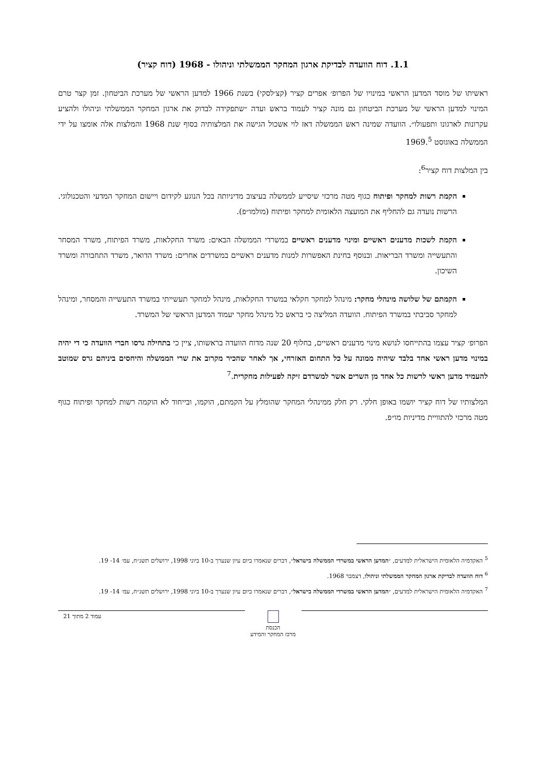1.1. דוח הוועדה לבדיקת ארגון המחקר הממשלתי וניהולו - 1968 (דוח קציר)
ראשיתו של מוסד המדען הראשי במינויו של הפרופ׳ אפרים קציר (קצ׳לסקי) בשנת 1966 למדען הראשי של מערכת הביטחון. זמן קצר טרם המינוי למדען הראשי של מערכת הביטחון גם מונה קציר לעמוד בראש ועדה ״שתפקידה לבדוק את ארגון המחקר הממשלתי וניהולו ולהציע עקרונות לארגונו ותפעולו״. הוועדה שמינה ראש הממשלה דאז לוי אשכול הגישה את המלצותיה בסוף שנת 1968 והמלצות אלה אומצו על ידי הממשלה באוגוסט 1969.<sup>5</sup>
בין המלצות דוח קציר<sup>6</sup>:
הקמת רשות למחקר ופיתוח כגוף מטה מרכזי שיסייע לממשלה בעיצוב מדיניותה בכל הנוגע לקידום ויישום המחקר המדעי והטכנולוגי. הרשות נועדה גם להחליף את המועצה הלאומית למחקר ופיתוח (מולמו״פ).
הקמת לשכות מדענים ראשיים ומינוי מדענים ראשיים במשרדי הממשלה הבאים: משרד החקלאות, משרד הפיתוח, משרד המסחר והתעשייה ומשרד הבריאות. ובנוסף בחינת האפשרות למנות מדענים ראשיים במשרדים אחרים: משרד הדואר, משרד התחבורה ומשרד השיכון.
הקמתם של שלושה מינהלי מחקר: מינהל למחקר חקלאי במשרד החקלאות, מינהל למחקר תעשייתי במשרד התעשייה והמסחר, ומינהל למחקר סביבתי במשרד הפיתוח. הוועדה המליצה כי בראש כל מינהל מחקר יעמוד המדען הראשי של המשרד.
הפרופ׳ קציר עצמו בהתייחסו לנושא מינוי מדענים ראשיים, בחלוף 20 שנה מדוח הוועדה בראשותו, ציין כי בתחילה גרסו חברי הוועדה כי די יהיה במינוי מדען ראשי אחד בלבד שיהיה ממונה על כל התחום האזרחי, אך לאחר שהכיר מקרוב את שרי הממשלה והיחסים ביניהם גרס שמוטב להעמיד מדען ראשי לרשות כל אחד מן השרים אשר למשרדם זיקה לפעילות מחקרית.<sup>7</sup>
המלצותיו של דוח קציר יושמו באופן חלקי. רק חלק ממינהלי המחקר שהומלץ על הקמתם, הוקמו, ובייחוד לא הוקמה רשות למחקר ופיתוח כגוף מטה מרכזי להתוויית מדיניות מו״פ.
<sup>5</sup> האקדמיה הלאומית הישראלית למדעים, ״המדען הראשי במשרדי הממשלה בישראל״, דברים שנאמרו ביום עיון שנערך ב-10 ביוני 1998, ירושלים תשנ״ח, עמ׳ 14- 19.
<sup>6</sup> דוח הוועדה לבדיקת ארגון המחקר הממשלתי וניהולו, דצמבר 1968.
<sup>7</sup> האקדמיה הלאומית הישראלית למדעים, ״המדען הראשי במשרדי הממשלה בישראל״, דברים שנאמרו ביום עיון שנערך ב-10 ביוני 1998, ירושלים תשנ״ח, עמ׳ 14- 19.
עמוד 2 מתוך 21
הכנסת
מרכז המחקר והמידע